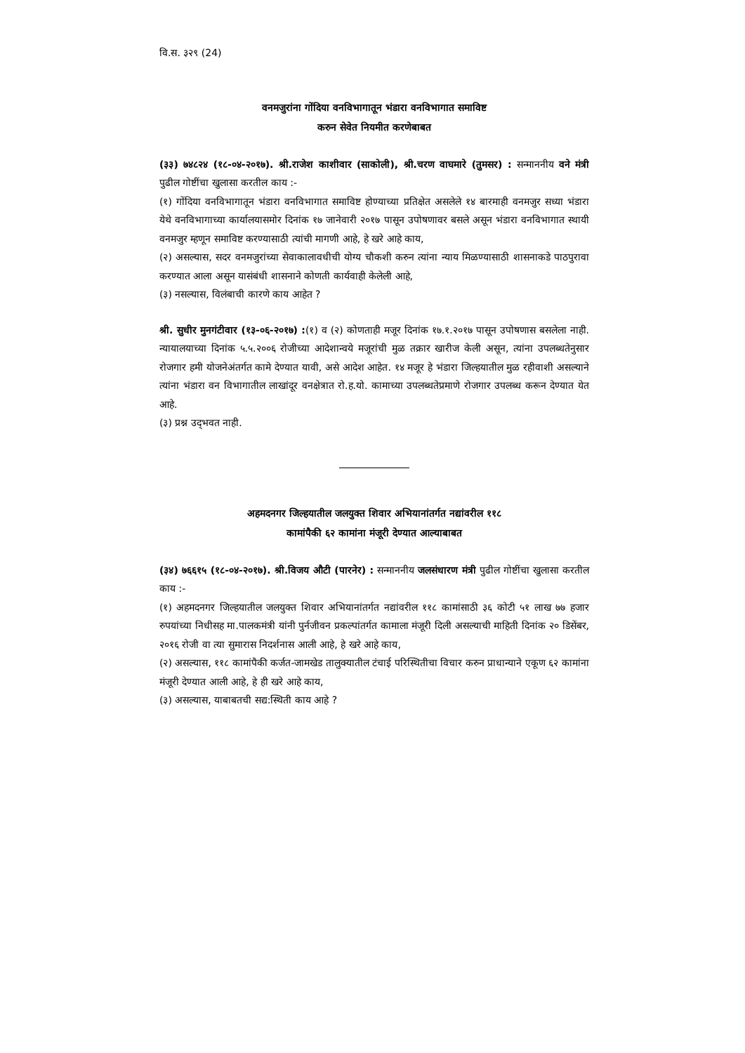वि.स. ३२९ (24)
वनमजुरांना गोंदिया वनविभागातून भंडारा वनविभागात समाविष्ट
करुन सेवेत नियमीत करणेबाबत
(३३) ७४८२४ (१८-०४-२०१७). श्री.राजेश काशीवार (साकोली), श्री.चरण वाघमारे (तुमसर) : सन्माननीय वने मंत्री पुढील गोष्टींचा खुलासा करतील काय :-
(१) गोंदिया वनविभागातून भंडारा वनविभागात समाविष्ट होण्याच्या प्रतिक्षेत असलेले १४ बारमाही वनमजुर सध्या भंडारा येथे वनविभागाच्या कार्यालयासमोर दिनांक १७ जानेवारी २०१७ पासून उपोषणावर बसले असून भंडारा वनविभागात स्थायी वनमजुर म्हणून समाविष्ट करण्यासाठी त्यांची मागणी आहे, हे खरे आहे काय,
(२) असल्यास, सदर वनमजुरांच्या सेवाकालावधीची योग्य चौकशी करुन त्यांना न्याय मिळण्यासाठी शासनाकडे पाठपुरावा करण्यात आला असून यासंबंधी शासनाने कोणती कार्यवाही केलेली आहे,
(३) नसल्यास, विलंबाची कारणे काय आहेत ?
श्री. सुधीर मुनगंटीवार (१३-०६-२०१७) :(१) व (२) कोणताही मजूर दिनांक १७.१.२०१७ पासून उपोषणास बसलेला नाही. न्यायालयाच्या दिनांक ५.५.२००६ रोजीच्या आदेशान्वये मजूरांची मुळ तक्रार खारीज केली असून, त्यांना उपलब्धतेनुसार रोजगार हमी योजनेअंतर्गत कामे देण्यात यावी, असे आदेश आहेत. १४ मजूर हे भंडारा जिल्हयातील मुळ रहीवाशी असल्याने त्यांना भंडारा वन विभागातील लाखांदूर वनक्षेत्रात रो.ह.यो. कामाच्या उपलब्धतेप्रमाणे रोजगार उपलब्ध करून देण्यात येत आहे.
(३) प्रश्न उद्‌भवत नाही.
अहमदनगर जिल्हयातील जलयुक्त शिवार अभियानांतर्गत नद्यांवरील ११८
कामांपैकी ६२ कामांना मंजूरी देण्यात आल्याबाबत
(३४) ७६६१५ (१८-०४-२०१७). श्री.विजय औटी (पारनेर) : सन्माननीय जलसंधारण मंत्री पुढील गोष्टींचा खुलासा करतील काय :-
(१) अहमदनगर जिल्हयातील जलयुक्त शिवार अभियानांतर्गत नद्यांवरील ११८ कामांसाठी ३६ कोटी ५१ लाख ७७ हजार रुपयांच्या निधीसह मा.पालकमंत्री यांनी पुर्नजीवन प्रकल्पांतर्गत कामाला मंजूरी दिली असल्याची माहिती दिनांक २० डिसेंबर, २०१६ रोजी वा त्या सुमारास निदर्शनास आली आहे, हे खरे आहे काय,
(२) असल्यास, ११८ कामांपैकी कर्जत-जामखेड तालुक्यातील टंचाई परिस्थितीचा विचार करुन प्राधान्याने एकूण ६२ कामांना मंजूरी देण्यात आली आहे, हे ही खरे आहे काय,
(३) असल्यास, याबाबतची सद्य:स्थिती काय आहे ?